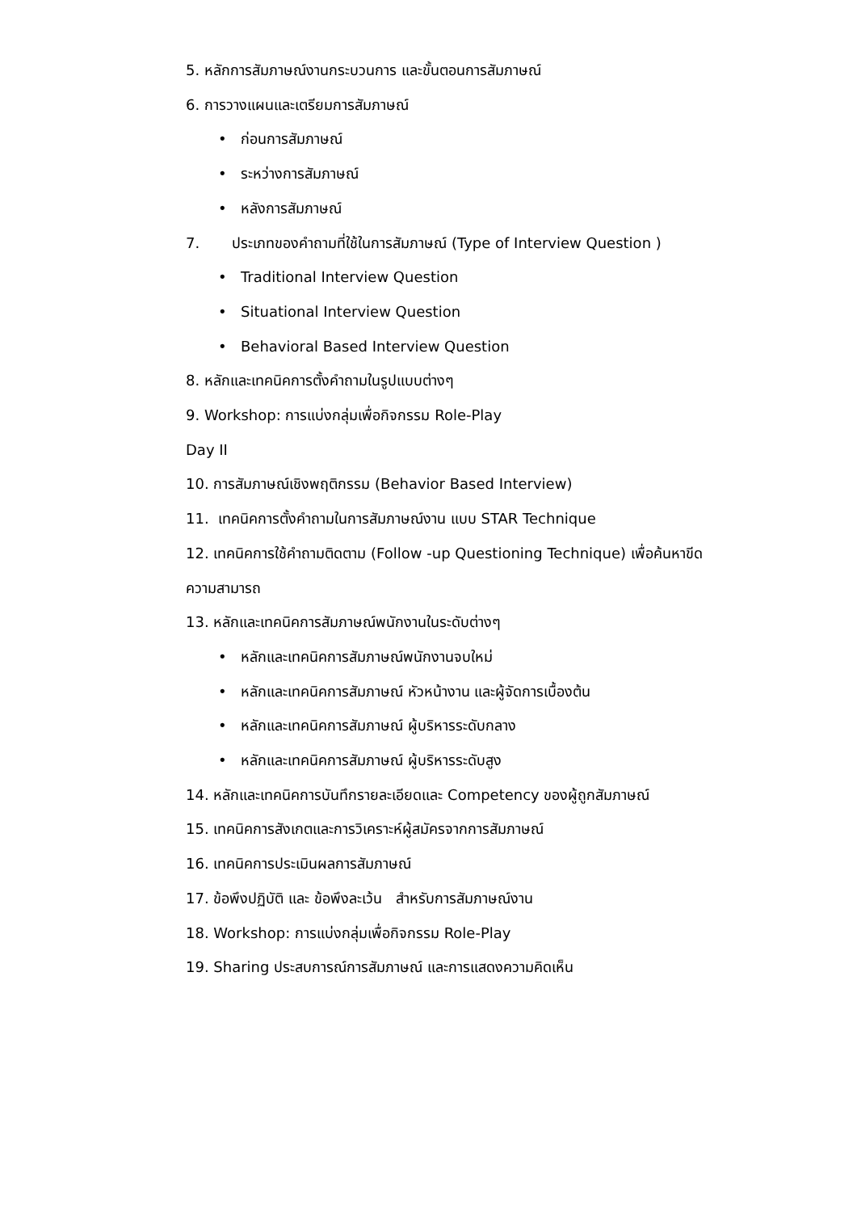5. หลักการสัมภาษณ์งานกระบวนการ และขั้นตอนการสัมภาษณ์
6. การวางแผนและเตรียมการสัมภาษณ์
• ก่อนการสัมภาษณ์
• ระหว่างการสัมภาษณ์
• หลังการสัมภาษณ์
7. ประเภทของคำถามที่ใช้ในการสัมภาษณ์ (Type of Interview Question )
• Traditional Interview Question
• Situational Interview Question
• Behavioral Based Interview Question
8. หลักและเทคนิคการตั้งคำถามในรูปแบบต่างๆ
9. Workshop: การแบ่งกลุ่มเพื่อกิจกรรม Role-Play
Day II
10. การสัมภาษณ์เชิงพฤติกรรม (Behavior Based Interview)
11. เทคนิคการตั้งคำถามในการสัมภาษณ์งาน แบบ STAR Technique
12. เทคนิคการใช้คำถามติดตาม (Follow -up Questioning Technique) เพื่อค้นหาขีด
ความสามารถ
13. หลักและเทคนิคการสัมภาษณ์พนักงานในระดับต่างๆ
• หลักและเทคนิคการสัมภาษณ์พนักงานจบใหม่
• หลักและเทคนิคการสัมภาษณ์ หัวหน้างาน และผู้จัดการเบื้องต้น
• หลักและเทคนิคการสัมภาษณ์ ผู้บริหารระดับกลาง
• หลักและเทคนิคการสัมภาษณ์ ผู้บริหารระดับสูง
14. หลักและเทคนิคการบันทึกรายละเอียดและ Competency ของผู้ถูกสัมภาษณ์
15. เทคนิคการสังเกตและการวิเคราะห์ผู้สมัครจากการสัมภาษณ์
16. เทคนิคการประเมินผลการสัมภาษณ์
17. ข้อพึงปฏิบัติ และ ข้อพึงละเว้น สำหรับการสัมภาษณ์งาน
18. Workshop: การแบ่งกลุ่มเพื่อกิจกรรม Role-Play
19. Sharing ประสบการณ์การสัมภาษณ์ และการแสดงความคิดเห็น